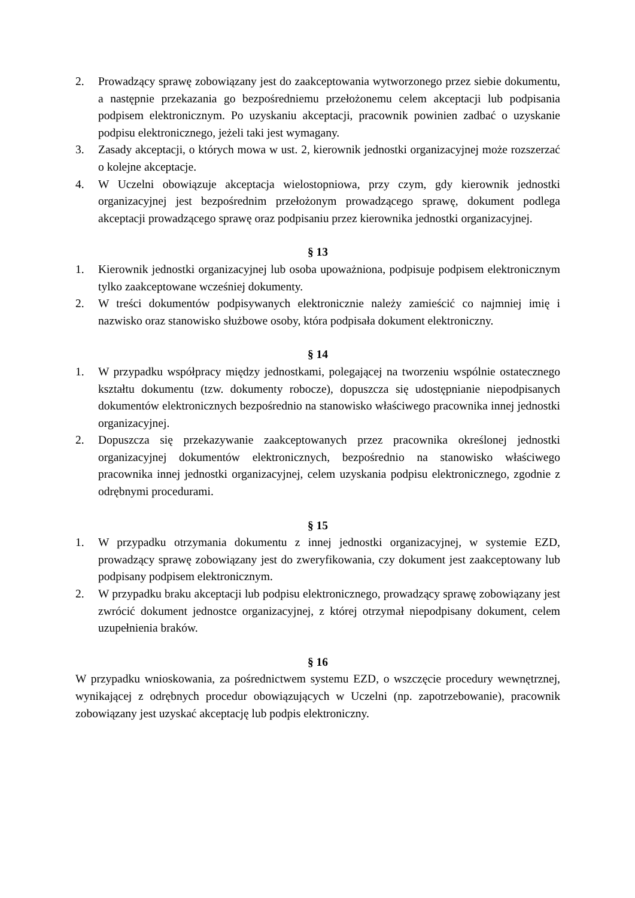2. Prowadzący sprawę zobowiązany jest do zaakceptowania wytworzonego przez siebie dokumentu, a następnie przekazania go bezpośredniemu przełożonemu celem akceptacji lub podpisania podpisem elektronicznym. Po uzyskaniu akceptacji, pracownik powinien zadbać o uzyskanie podpisu elektronicznego, jeżeli taki jest wymagany.
3. Zasady akceptacji, o których mowa w ust. 2, kierownik jednostki organizacyjnej może rozszerzać o kolejne akceptacje.
4. W Uczelni obowiązuje akceptacja wielostopniowa, przy czym, gdy kierownik jednostki organizacyjnej jest bezpośrednim przełożonym prowadzącego sprawę, dokument podlega akceptacji prowadzącego sprawę oraz podpisaniu przez kierownika jednostki organizacyjnej.
§ 13
1. Kierownik jednostki organizacyjnej lub osoba upoważniona, podpisuje podpisem elektronicznym tylko zaakceptowane wcześniej dokumenty.
2. W treści dokumentów podpisywanych elektronicznie należy zamieścić co najmniej imię i nazwisko oraz stanowisko służbowe osoby, która podpisała dokument elektroniczny.
§ 14
1. W przypadku współpracy między jednostkami, polegającej na tworzeniu wspólnie ostatecznego kształtu dokumentu (tzw. dokumenty robocze), dopuszcza się udostępnianie niepodpisanych dokumentów elektronicznych bezpośrednio na stanowisko właściwego pracownika innej jednostki organizacyjnej.
2. Dopuszcza się przekazywanie zaakceptowanych przez pracownika określonej jednostki organizacyjnej dokumentów elektronicznych, bezpośrednio na stanowisko właściwego pracownika innej jednostki organizacyjnej, celem uzyskania podpisu elektronicznego, zgodnie z odrębnymi procedurami.
§ 15
1. W przypadku otrzymania dokumentu z innej jednostki organizacyjnej, w systemie EZD, prowadzący sprawę zobowiązany jest do zweryfikowania, czy dokument jest zaakceptowany lub podpisany podpisem elektronicznym.
2. W przypadku braku akceptacji lub podpisu elektronicznego, prowadzący sprawę zobowiązany jest zwrócić dokument jednostce organizacyjnej, z której otrzymał niepodpisany dokument, celem uzupełnienia braków.
§ 16
W przypadku wnioskowania, za pośrednictwem systemu EZD, o wszczęcie procedury wewnętrznej, wynikającej z odrębnych procedur obowiązujących w Uczelni (np. zapotrzebowanie), pracownik zobowiązany jest uzyskać akceptację lub podpis elektroniczny.